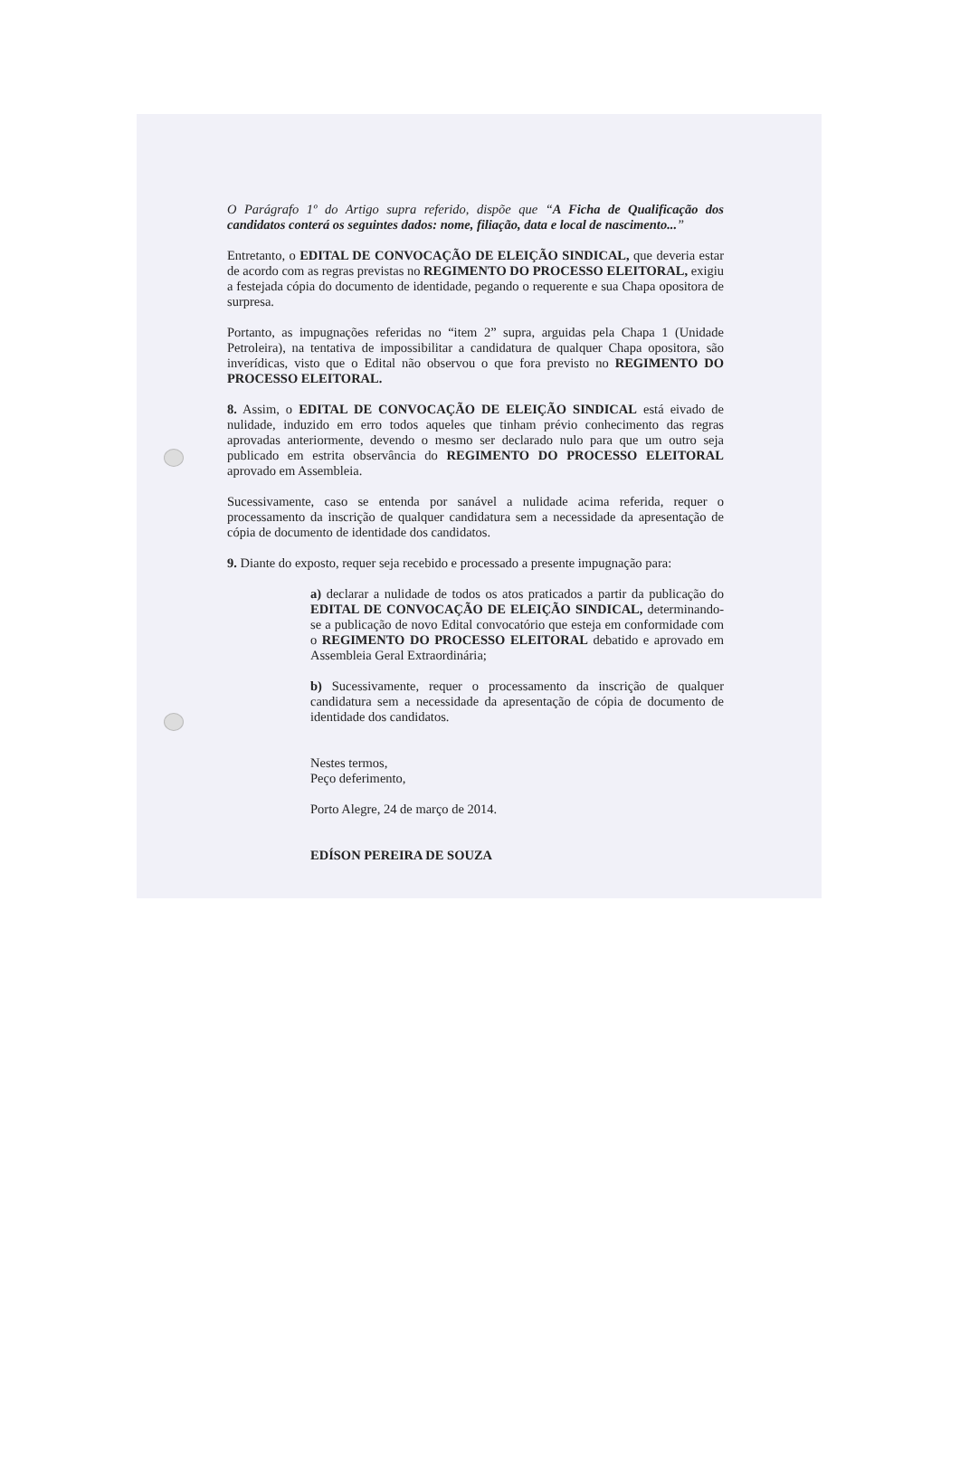O Parágrafo 1º do Artigo supra referido, dispõe que “A Ficha de Qualificação dos candidatos conterá os seguintes dados: nome, filiação, data e local de nascimento...”
Entretanto, o EDITAL DE CONVOCAÇÃO DE ELEIÇÃO SINDICAL, que deveria estar de acordo com as regras previstas no REGIMENTO DO PROCESSO ELEITORAL, exigiu a festejada cópia do documento de identidade, pegando o requerente e sua Chapa opositora de surpresa.
Portanto, as impugnações referidas no “item 2” supra, arguidas pela Chapa 1 (Unidade Petroleira), na tentativa de impossibilitar a candidatura de qualquer Chapa opositora, são inverídicas, visto que o Edital não observou o que fora previsto no REGIMENTO DO PROCESSO ELEITORAL.
8. Assim, o EDITAL DE CONVOCAÇÃO DE ELEIÇÃO SINDICAL está eivado de nulidade, induzido em erro todos aqueles que tinham prévio conhecimento das regras aprovadas anteriormente, devendo o mesmo ser declarado nulo para que um outro seja publicado em estrita observância do REGIMENTO DO PROCESSO ELEITORAL aprovado em Assembleia.
Sucessivamente, caso se entenda por sanável a nulidade acima referida, requer o processamento da inscrição de qualquer candidatura sem a necessidade da apresentação de cópia de documento de identidade dos candidatos.
9. Diante do exposto, requer seja recebido e processado a presente impugnação para:
a) declarar a nulidade de todos os atos praticados a partir da publicação do EDITAL DE CONVOCAÇÃO DE ELEIÇÃO SINDICAL, determinando-se a publicação de novo Edital convocatório que esteja em conformidade com o REGIMENTO DO PROCESSO ELEITORAL debatido e aprovado em Assembleia Geral Extraordinária;
b) Sucessivamente, requer o processamento da inscrição de qualquer candidatura sem a necessidade da apresentação de cópia de documento de identidade dos candidatos.
Nestes termos,
Peço deferimento,
Porto Alegre, 24 de março de 2014.
EDÍSON PEREIRA DE SOUZA